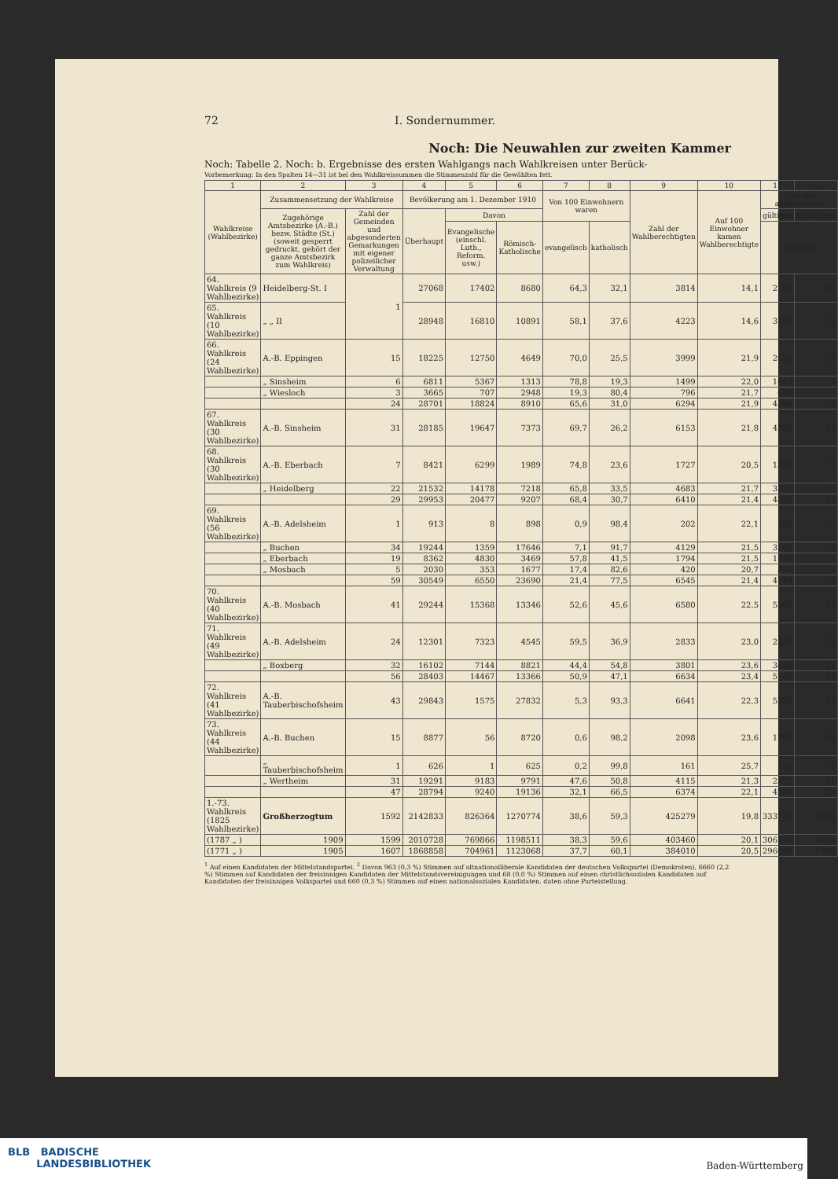72 I. Sondernummer.
Noch: Die Neuwahlen zur zweiten Kammer
Noch: Tabelle 2. Noch: b. Ergebnisse des ersten Wahlgangs nach Wahlkreisen unter Berück-
Vorbemerkung: In den Spalten 14—31 ist bei den Wahlkreissummen die Stimmenzahl für die Gewählten fett.
| 1 | 2 | 3 | 4 | 5 | 6 | 7 | 8 | 9 | 10 | 11 | 12 |
| --- | --- | --- | --- | --- | --- | --- | --- | --- | --- | --- | --- |
| Wahlkreise (Wahlbezirke) | Zusammensetzung der Wahlkreise | | Bevölkerung am 1. Dezember 1910 | | | Von 100 Einwohnern waren | | Zahl der Wahlberechtigten | Auf 100 Einwohner kamen Wahlberechtigte | Zahl der abgegebenen | |
| | Zugehörige Amtsbezirke (A.-B.) bezw. Städte (St.) (soweit gesperrt gedruckt, gehört der ganze Amtsbezirk zum Wahlkreis) | Zahl der Gemeinden und abgesonderten Gemarkungen mit eigener polizeilicher Verwaltung | Überhaupt | Davon | | | | | | gültigen | ungültigen |
| | | | | Evangelische (einschl. Luth., Reform. usw.) | Römisch-Katholische | evangelisch | katholisch | | | Stimmen | |
| 64. Wahlkreis (9 Wahlbezirke) | Heidelberg-St. I | 1 | 27068 | 17402 | 8680 | 64,3 | 32,1 | 3814 | 14,1 | 2782 | 16 |
| 65. Wahlkreis (10 Wahlbezirke) | „ „ II | | 28948 | 16810 | 10891 | 58,1 | 37,6 | 4223 | 14,6 | 3108 | 25 |
| 66. Wahlkreis (24 Wahlbezirke) | A.-B. Eppingen | 15 | 18225 | 12750 | 4649 | 70,0 | 25,5 | 3999 | 21,9 | 2628 | 23 |
| | „ Sinsheim | 6 | 6811 | 5367 | 1313 | 78,8 | 19,3 | 1499 | 22,0 | 1044 | 7 |
| | „ Wiesloch | 3 | 3665 | 707 | 2948 | 19,3 | 80,4 | 796 | 21,7 | 682 | 5 |
| | | 24 | 28701 | 18824 | 8910 | 65,6 | 31,0 | 6294 | 21,9 | 4354 | 35 |
| 67. Wahlkreis (30 Wahlbezirke) | A.-B. Sinsheim | 31 | 28185 | 19647 | 7373 | 69,7 | 26,2 | 6153 | 21,8 | 4733 | 27 |
| 68. Wahlkreis (30 Wahlbezirke) | A.-B. Eberbach | 7 | 8421 | 6299 | 1989 | 74,8 | 23,6 | 1727 | 20,5 | 1334 | 7 |
| | „ Heidelberg | 22 | 21532 | 14178 | 7218 | 65,8 | 33,5 | 4683 | 21,7 | 3531 | 30 |
| | | 29 | 29953 | 20477 | 9207 | 68,4 | 30,7 | 6410 | 21,4 | 4865 | 37 |
| 69. Wahlkreis (56 Wahlbezirke) | A.-B. Adelsheim | 1 | 913 | 8 | 898 | 0,9 | 98,4 | 202 | 22,1 | 185 | — |
| | „ Buchen | 34 | 19244 | 1359 | 17646 | 7,1 | 91,7 | 4129 | 21,5 | 3103 | 19 |
| | „ Eberbach | 19 | 8362 | 4830 | 3469 | 57,8 | 41,5 | 1794 | 21,5 | 1134 | 7 |
| | „ Mosbach | 5 | 2030 | 353 | 1677 | 17,4 | 82,6 | 420 | 20,7 | 322 | 2 |
| | | 59 | 30549 | 6550 | 23690 | 21,4 | 77,5 | 6545 | 21,4 | 4744 | 28 |
| 70. Wahlkreis (40 Wahlbezirke) | A.-B. Mosbach | 41 | 29244 | 15368 | 13346 | 52,6 | 45,6 | 6580 | 22,5 | 5302 | 37 |
| 71. Wahlkreis (49 Wahlbezirke) | A.-B. Adelsheim | 24 | 12301 | 7323 | 4545 | 59,5 | 36,9 | 2833 | 23,0 | 2322 | 22 |
| | „ Boxberg | 32 | 16102 | 7144 | 8821 | 44,4 | 54,8 | 3801 | 23,6 | 3458 | 21 |
| | | 56 | 28403 | 14467 | 13366 | 50,9 | 47,1 | 6634 | 23,4 | 5780 | 43 |
| 72. Wahlkreis (41 Wahlbezirke) | A.-B. Tauberbischofsheim | 43 | 29843 | 1575 | 27832 | 5,3 | 93,3 | 6641 | 22,3 | 5529 | 43 |
| 73. Wahlkreis (44 Wahlbezirke) | A.-B. Buchen | 15 | 8877 | 56 | 8720 | 0,6 | 98,2 | 2098 | 23,6 | 1766 | 10 |
| | „ Tauberbischofsheim | 1 | 626 | 1 | 625 | 0,2 | 99,8 | 161 | 25,7 | 146 | 1 |
| | „ Wertheim | 31 | 19291 | 9183 | 9791 | 47,6 | 50,8 | 4115 | 21,3 | 2372 | 11 |
| | | 47 | 28794 | 9240 | 19136 | 32,1 | 66,5 | 6374 | 22,1 | 4284 | 22 |
| 1.-73. Wahlkreis (1825 Wahlbezirke) | Großherzogtum | 1592 | 2142833 | 826364 | 1270774 | 38,6 | 59,3 | 425279 | 19,8 | 333744 | 2606 |
| (1787 „ ) | 1909 | 1599 | 2010728 | 769866 | 1198511 | 38,3 | 59,6 | 403460 | 20,1 | 306147 | 2454 |
| (1771 „ ) | 1905 | 1607 | 1868858 | 704961 | 1123068 | 37,7 | 60,1 | 384010 | 20,5 | 296064 | 1280 |
<sup>1</sup> Auf einen Kandidaten der Mittelstandspartei. <sup>2</sup> Davon 963 (0,3 %) Stimmen auf altnationalliberale Kandidaten der deutschen Volkspartei (Demokraten), 6660 (2,2 %) Stimmen auf Kandidaten der freisinnigen Kandidaten der Mittelstandsvereinigungen und 68 (0,0 %) Stimmen auf einen christlichsozialen Kandidaten auf Kandidaten der freisinnigen Volkspartei und 660 (0,3 %) Stimmen auf einen nationalsozialen Kandidaten. daten ohne Parteistellung.
BLB BADISCHE
LANDESBIBLIOTHEK
Baden-Württemberg